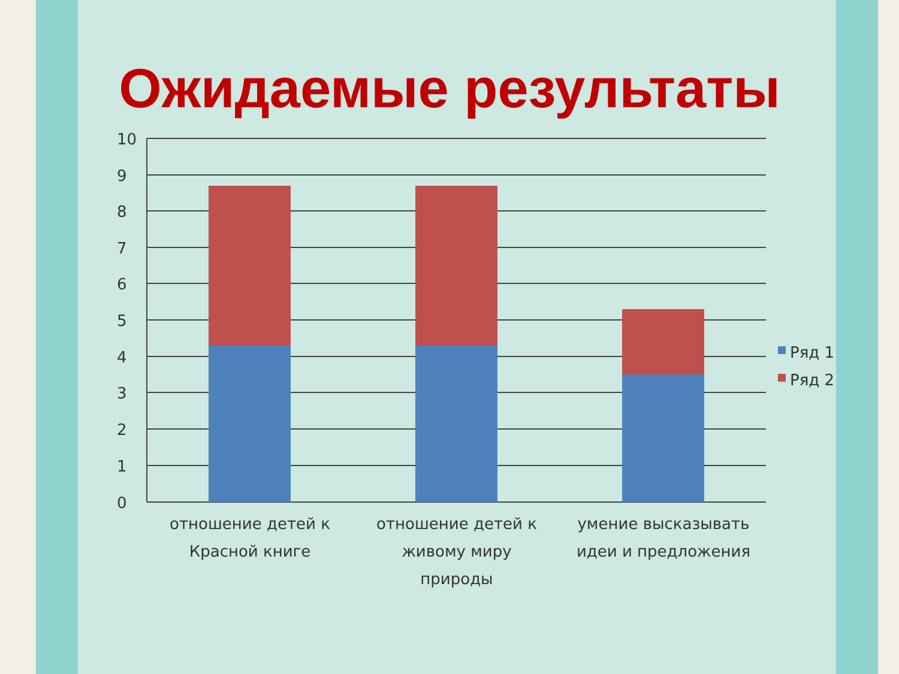Ожидаемые результаты
10
9
8
7
6
5
4
3
2
1
0
отношение детей к
Красной книге
отношение детей к
живому миру
природы
умение высказывать
идеи и предложения
Ряд 1
Ряд 2